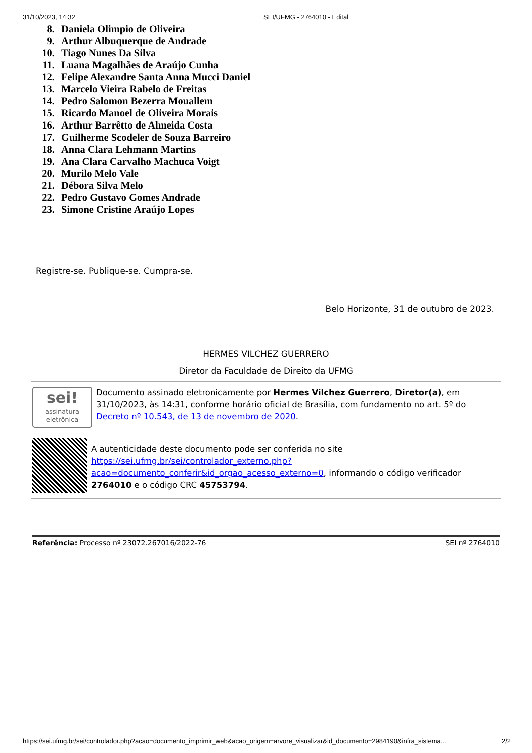31/10/2023, 14:32 SEI/UFMG - 2764010 - Edital
8. Daniela Olimpio de Oliveira
9. Arthur Albuquerque de Andrade
10. Tiago Nunes Da Silva
11. Luana Magalhães de Araújo Cunha
12. Felipe Alexandre Santa Anna Mucci Daniel
13. Marcelo Vieira Rabelo de Freitas
14. Pedro Salomon Bezerra Mouallem
15. Ricardo Manoel de Oliveira Morais
16. Arthur Barrêtto de Almeida Costa
17. Guilherme Scodeler de Souza Barreiro
18. Anna Clara Lehmann Martins
19. Ana Clara Carvalho Machuca Voigt
20. Murilo Melo Vale
21. Débora Silva Melo
22. Pedro Gustavo Gomes Andrade
23. Simone Cristine Araújo Lopes
Registre-se. Publique-se. Cumpra-se.
Belo Horizonte, 31 de outubro de 2023.
HERMES VILCHEZ GUERRERO
Diretor da Faculdade de Direito da UFMG
sei!
assinatura eletrônica
Documento assinado eletronicamente por Hermes Vilchez Guerrero, Diretor(a), em 31/10/2023, às 14:31, conforme horário oficial de Brasília, com fundamento no art. 5º do Decreto nº 10.543, de 13 de novembro de 2020.
A autenticidade deste documento pode ser conferida no site https://sei.ufmg.br/sei/controlador_externo.php?acao=documento_conferir&id_orgao_acesso_externo=0, informando o código verificador 2764010 e o código CRC 45753794.
Referência: Processo nº 23072.267016/2022-76 SEI nº 2764010
https://sei.ufmg.br/sei/controlador.php?acao=documento_imprimir_web&acao_origem=arvore_visualizar&id_documento=2984190&infra_sistema… 2/2